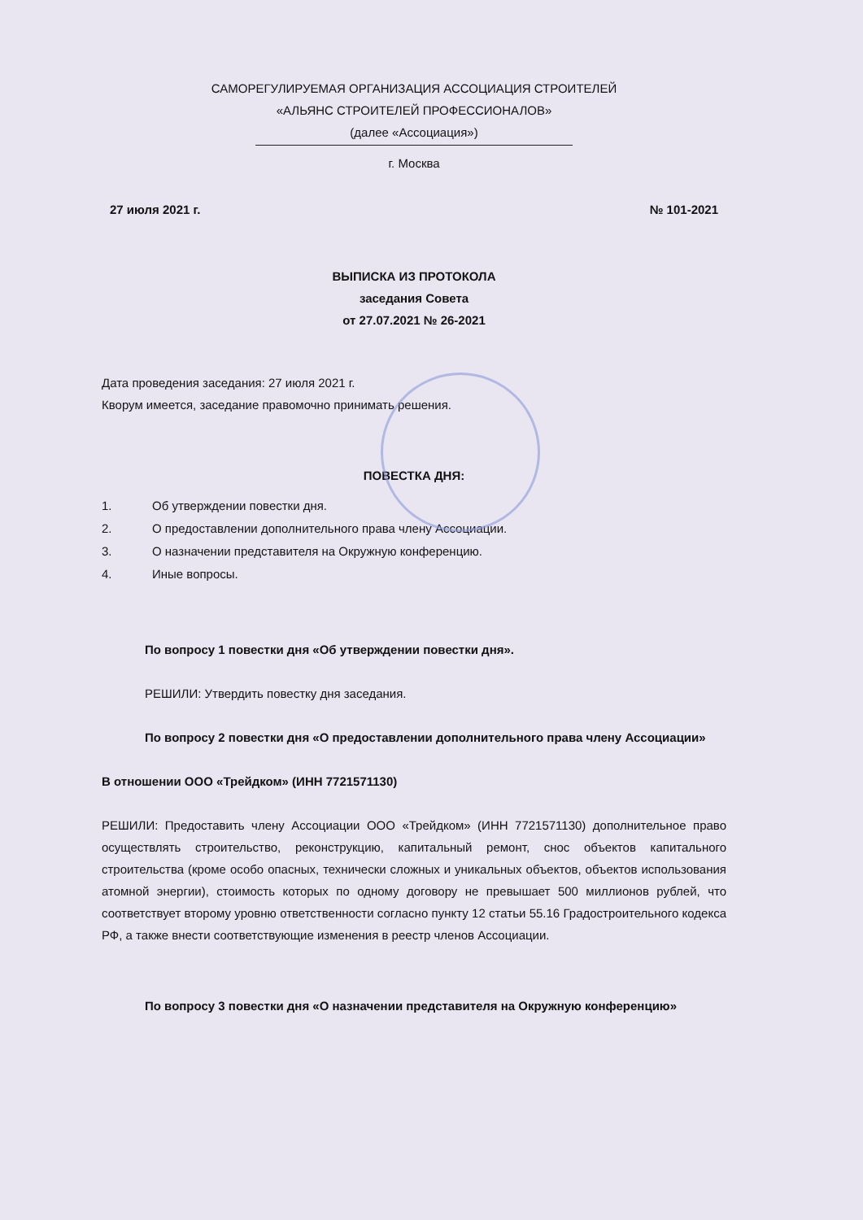САМОРЕГУЛИРУЕМАЯ ОРГАНИЗАЦИЯ АССОЦИАЦИЯ СТРОИТЕЛЕЙ
«АЛЬЯНС СТРОИТЕЛЕЙ ПРОФЕССИОНАЛОВ»
(далее «Ассоциация»)
г. Москва
27 июля 2021 г. № 101-2021
ВЫПИСКА ИЗ ПРОТОКОЛА
заседания Совета
от 27.07.2021 № 26-2021
Дата проведения заседания: 27 июля 2021 г.
Кворум имеется, заседание правомочно принимать решения.
ПОВЕСТКА ДНЯ:
1. Об утверждении повестки дня.
2. О предоставлении дополнительного права члену Ассоциации.
3. О назначении представителя на Окружную конференцию.
4. Иные вопросы.
По вопросу 1 повестки дня «Об утверждении повестки дня».
РЕШИЛИ: Утвердить повестку дня заседания.
По вопросу 2 повестки дня «О предоставлении дополнительного права члену Ассоциации»
В отношении ООО «Трейдком» (ИНН 7721571130)
РЕШИЛИ: Предоставить члену Ассоциации ООО «Трейдком» (ИНН 7721571130) дополнительное право осуществлять строительство, реконструкцию, капитальный ремонт, снос объектов капитального строительства (кроме особо опасных, технически сложных и уникальных объектов, объектов использования атомной энергии), стоимость которых по одному договору не превышает 500 миллионов рублей, что соответствует второму уровню ответственности согласно пункту 12 статьи 55.16 Градостроительного кодекса РФ, а также внести соответствующие изменения в реестр членов Ассоциации.
По вопросу 3 повестки дня «О назначении представителя на Окружную конференцию»